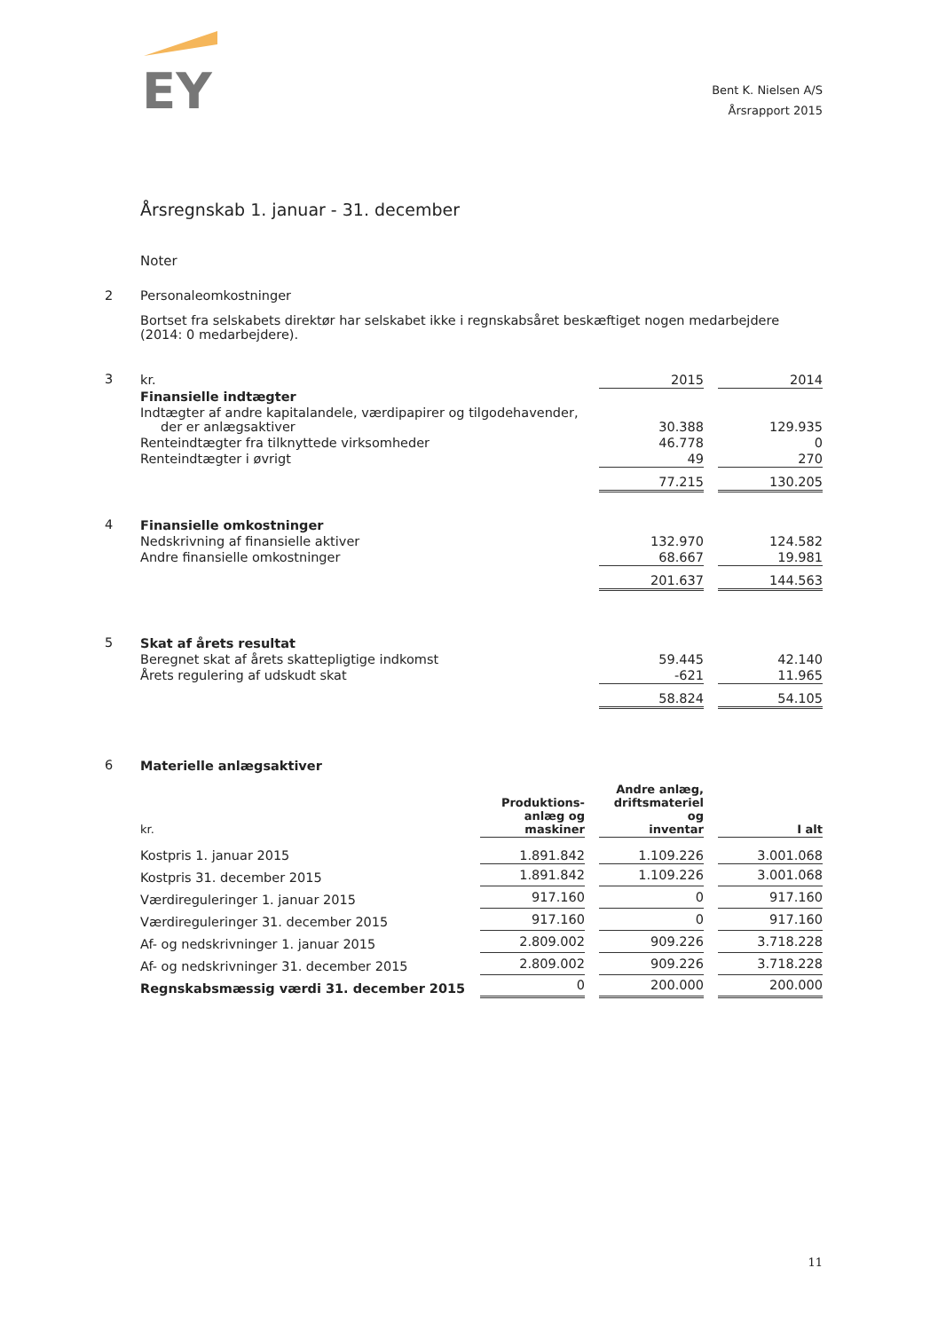EY
Bent K. Nielsen A/S
Årsrapport 2015
Årsregnskab 1. januar - 31. december
Noter
2 Personaleomkostninger
Bortset fra selskabets direktør har selskabet ikke i regnskabsåret beskæftiget nogen medarbejdere (2014: 0 medarbejdere).
3
| kr. | 2015 | | 2014 |
| Finansielle indtægter | | | |
| Indtægter af andre kapitalandele, værdipapirer og tilgodehavender, der er anlægsaktiver | 30.388 | | 129.935 |
| Renteindtægter fra tilknyttede virksomheder | 46.778 | | 0 |
| Renteindtægter i øvrigt | 49 | | 270 |
| | 77.215 | | 130.205 |
4
| Finansielle omkostninger | | | |
| Nedskrivning af finansielle aktiver | 132.970 | | 124.582 |
| Andre finansielle omkostninger | 68.667 | | 19.981 |
| | 201.637 | | 144.563 |
5
| Skat af årets resultat | | | |
| Beregnet skat af årets skattepligtige indkomst | 59.445 | | 42.140 |
| Årets regulering af udskudt skat | -621 | | 11.965 |
| | 58.824 | | 54.105 |
6
| Materielle anlægsaktiver | | | | | |
| kr. | Produktions- anlæg og maskiner | | Andre anlæg, driftsmateriel og inventar | | I alt |
| Kostpris 1. januar 2015 | 1.891.842 | | 1.109.226 | | 3.001.068 |
| Kostpris 31. december 2015 | 1.891.842 | | 1.109.226 | | 3.001.068 |
| Værdireguleringer 1. januar 2015 | 917.160 | | 0 | | 917.160 |
| Værdireguleringer 31. december 2015 | 917.160 | | 0 | | 917.160 |
| Af- og nedskrivninger 1. januar 2015 | 2.809.002 | | 909.226 | | 3.718.228 |
| Af- og nedskrivninger 31. december 2015 | 2.809.002 | | 909.226 | | 3.718.228 |
| Regnskabsmæssig værdi 31. december 2015 | 0 | | 200.000 | | 200.000 |
11